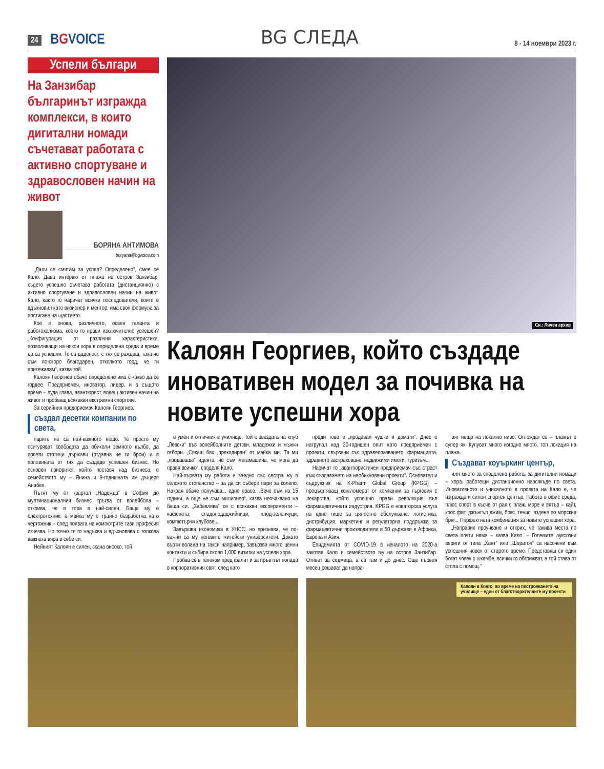24 BGVOICE
BG СЛЕДА
8 - 14 ноември 2023 г.
Успели българи
На Занзибар българинът изгражда комплекси, в които дигитални номади съчетават работата с активно спортуване и здравословен начин на живот
БОРЯНА АНТИМОВА
boryana@bgvoice.com
„Дали се смятам за успял? Определено“, смее се Кало. Дава интервю от плажа на остров Занзибар, където успешно съчетава работата (дистанционно) с активно спортуване и здравословен начин на живот. Кало, както го наричат всички последователи, които е вдъхновил като визионер и ментор, има своя формула за постигане на щастието.
Кое е онова, различното, освен таланта и работохолизма, което го прави изключително успешен? „Конфигурация от различни характеристики, позволяващи на някои хора в определена среда и време да са успешни. Те са даденост, с тях се раждаш, така че съм по-скоро благодарен, отколкото горд, че ги притежавам“, казва той.
Калоян Георгиев обаче определено има с какво да се гордее. Предприемач, иноватор, лидер, и в същото време – луда глава, авантюрист, водещ активен начин на живот и пробващ всякакви екстремни спортове.
За серийния предприемач Калоян Георгиев,
създал десетки компании по света,
парите не са най-важното нещо. Те просто му осигуряват свободата да обиколи земното кълбо, да посети стотици държави (отдавна не ги брои) и в половината от тях да създаде успешен бизнес. Но основен приоритет, който поставя над бизнеса, е семейството му – Янина и 9-годишната им дъщеря Анабел.
Пътят му от квартал „Надежда“ в София до мултинационалния бизнес тръгва от волейбола – открива, че в това е най-силен. Баща му е електротехник, а майка му е трайно безработна като чертожник – след появата на компютрите тази професия изчезва. Но точно тя го надъхва и вдъхновява с толкова важната вяра в себе си.
Нейният Калоян е силен, скача високо, той
Сн.: Личен архив
Калоян Георгиев, който създаде иновативен модел за почивка на новите успешни хора
е умен и отличник в училище. Той е звездата на клуб „Левски“ във волейболните детски, младежки и мъжки отбори. „Сякаш бях „прекодиран“ от майка ми. Тя ми „продаваше“ идеята, че съм мегамашина, че мога да правя всичко“, споделя Кало.
Най-първата му работа е заедно със сестра му в селското стопанство – за да си събере пари за колело. Накрая обаче получава... едно прасе. „Вече съм на 15 години, а още не съм милионер“, казва неочаквано на баща си. „Забавлява“ се с всякакви експерименти – кафенета, сладоледаджийници, плод-зеленчуци, компютърни клубове...
Завършва икономика в УНСС, но признава, че по-важни са му неговите житейски университети. Докато върти волана на такси например, завързва много ценни контакти и събира около 1,000 визитки на успели хора.
Пробва се в телеком пред фалит и за пръв път попада в корпоративния свят, след като
преди това е „продавал чушки и домати“. Днес е натрупал над 20-годишен опит като предприемач с проекти, свързани със здравеопазването, фармацията, здравното застраховане, недвижими имоти, туризъм...
Наричат го „авантюристичен предприемач със страст към създаването на необикновени проекти“. Основател и съдружник на K-Pharm Global Group (KPGG) – процъфтяващ конгломерат от компании за търговия с лекарства, който успешно прави революция във фармацевтичната индустрия. KPGG е новаторска услуга на едно гише за цялостно обслужване: логистика, дистрибуция, маркетинг и регулаторна поддръжка за фармацевтични производители в 50 държави в Африка, Европа и Азия.
Епидемията от COVID-19 в началото на 2020-а закотвя Кало и семейството му на остров Занзибар. Отиват за седмица, а са там и до днес. Още първия месец решават да напра-
вят нещо на локално ниво. Оглеждат се – плажът е супер як. Купуват много изгодно място, топ локация на плажа.
Създават коуъркинг център,
или място за споделена работа, за дигитални номади – хора, работещи дистанционно навсякъде по света. Иновативното и уникалното в проекта на Кало е, че изгражда и силен спортен център. Работа в офис среда, плюс спорт в късче от рая с плаж, море и вятър – кайт, крос фит, джънгъл джим, бокс, тенис, яздене по морския бряг... Перфектната комбинация за новите успешни хора.
„Направих проучване и открих, че такива места по света почти няма – казва Кало. – Големите луксозни вериги от типа „Хаят“ или „Шератон“ са насочени към успешния човек от старото време. Представяш си един богат човек с шкембе, всички го обгрижват, а той става от стола с помощ.“
Калоян в Конго, по време на построяването на училище – един от благотворителните му проекти